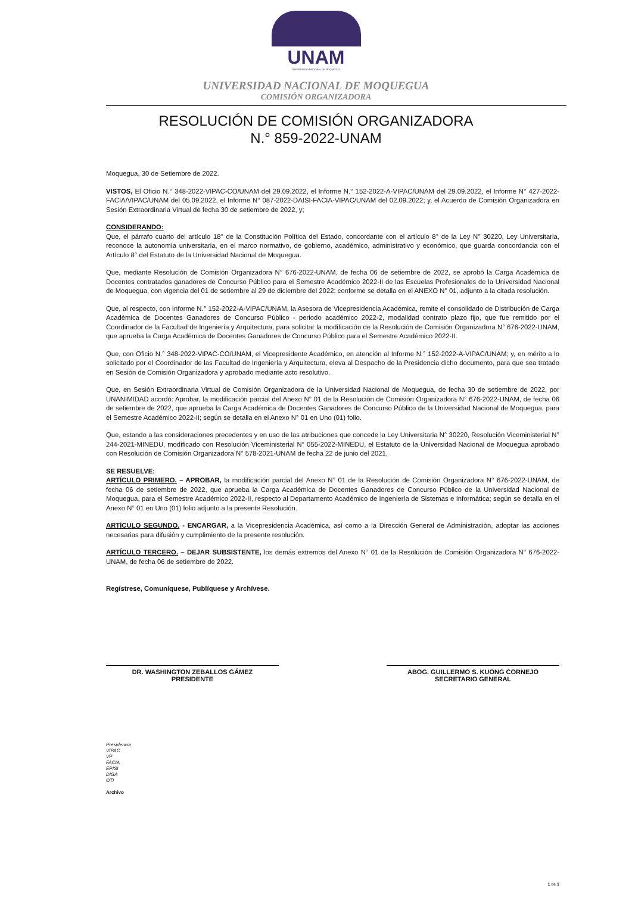UNAM
UNIVERSIDAD NACIONAL DE MOQUEGUA
UNIVERSIDAD NACIONAL DE MOQUEGUA
COMISIÓN ORGANIZADORA
RESOLUCIÓN DE COMISIÓN ORGANIZADORA
N.° 859-2022-UNAM
Moquegua, 30 de Setiembre de 2022.
VISTOS, El Oficio N.° 348-2022-VIPAC-CO/UNAM del 29.09.2022, el Informe N.° 152-2022-A-VIPAC/UNAM del 29.09.2022, el Informe N° 427-2022-FACIA/VIPAC/UNAM del 05.09.2022, el Informe N° 087-2022-DAISI-FACIA-VIPAC/UNAM del 02.09.2022; y, el Acuerdo de Comisión Organizadora en Sesión Extraordinaria Virtual de fecha 30 de setiembre de 2022, y;
CONSIDERANDO:
Que, el párrafo cuarto del artículo 18° de la Constitución Política del Estado, concordante con el artículo 8° de la Ley N° 30220, Ley Universitaria, reconoce la autonomía universitaria, en el marco normativo, de gobierno, académico, administrativo y económico, que guarda concordancia con el Artículo 8° del Estatuto de la Universidad Nacional de Moquegua.
Que, mediante Resolución de Comisión Organizadora N° 676-2022-UNAM, de fecha 06 de setiembre de 2022, se aprobó la Carga Académica de Docentes contratados ganadores de Concurso Público para el Semestre Académico 2022-II de las Escuelas Profesionales de la Universidad Nacional de Moquegua, con vigencia del 01 de setiembre al 29 de diciembre del 2022; conforme se detalla en el ANEXO N° 01, adjunto a la citada resolución.
Que, al respecto, con Informe N.° 152-2022-A-VIPAC/UNAM, la Asesora de Vicepresidencia Académica, remite el consolidado de Distribución de Carga Académica de Docentes Ganadores de Concurso Público - periodo académico 2022-2, modalidad contrato plazo fijo, que fue remitido por el Coordinador de la Facultad de Ingeniería y Arquitectura, para solicitar la modificación de la Resolución de Comisión Organizadora N° 676-2022-UNAM, que aprueba la Carga Académica de Docentes Ganadores de Concurso Público para el Semestre Académico 2022-II.
Que, con Oficio N.° 348-2022-VIPAC-CO/UNAM, el Vicepresidente Académico, en atención al Informe N.° 152-2022-A-VIPAC/UNAM; y, en mérito a lo solicitado por el Coordinador de las Facultad de Ingeniería y Arquitectura, eleva al Despacho de la Presidencia dicho documento, para que sea tratado en Sesión de Comisión Organizadora y aprobado mediante acto resolutivo.
Que, en Sesión Extraordinaria Virtual de Comisión Organizadora de la Universidad Nacional de Moquegua, de fecha 30 de setiembre de 2022, por UNANIMIDAD acordó: Aprobar, la modificación parcial del Anexo N° 01 de la Resolución de Comisión Organizadora N° 676-2022-UNAM, de fecha 06 de setiembre de 2022, que aprueba la Carga Académica de Docentes Ganadores de Concurso Público de la Universidad Nacional de Moquegua, para el Semestre Académico 2022-II; según se detalla en el Anexo N° 01 en Uno (01) folio.
Que, estando a las consideraciones precedentes y en uso de las atribuciones que concede la Ley Universitaria N° 30220, Resolución Viceministerial N° 244-2021-MINEDU, modificado con Resolución Viceministerial N° 055-2022-MINEDU, el Estatuto de la Universidad Nacional de Moquegua aprobado con Resolución de Comisión Organizadora N° 578-2021-UNAM de fecha 22 de junio del 2021.
SE RESUELVE:
ARTÍCULO PRIMERO. – APROBAR, la modificación parcial del Anexo N° 01 de la Resolución de Comisión Organizadora N° 676-2022-UNAM, de fecha 06 de setiembre de 2022, que aprueba la Carga Académica de Docentes Ganadores de Concurso Público de la Universidad Nacional de Moquegua, para el Semestre Académico 2022-II, respecto al Departamento Académico de Ingeniería de Sistemas e Informática; según se detalla en el Anexo N° 01 en Uno (01) folio adjunto a la presente Resolución.
ARTÍCULO SEGUNDO. - ENCARGAR, a la Vicepresidencia Académica, así como a la Dirección General de Administración, adoptar las acciones necesarias para difusión y cumplimiento de la presente resolución.
ARTÍCULO TERCERO. – DEJAR SUBSISTENTE, los demás extremos del Anexo N° 01 de la Resolución de Comisión Organizadora N° 676-2022-UNAM, de fecha 06 de setiembre de 2022.
Regístrese, Comuníquese, Publíquese y Archívese.
DR. WASHINGTON ZEBALLOS GÁMEZ
PRESIDENTE
ABOG. GUILLERMO S. KUONG CORNEJO
SECRETARIO GENERAL
Presidencia
VIPAC
VP
FACIA
EPISI
DIGA
OTI
Archivo
1 de 1